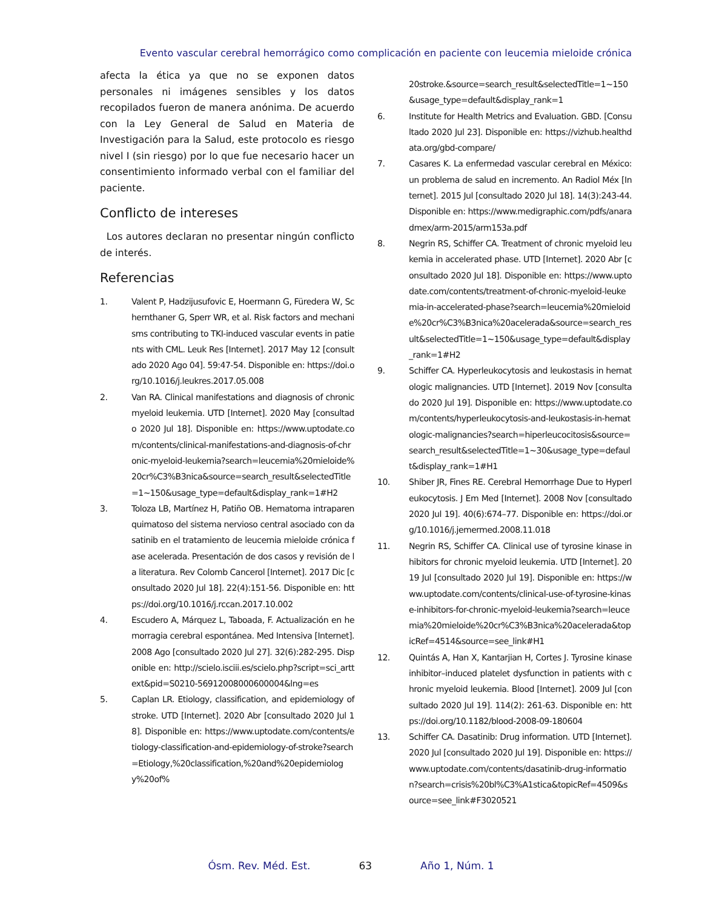Evento vascular cerebral hemorrágico como complicación en paciente con leucemia mieloide crónica
afecta la ética ya que no se exponen datos personales ni imágenes sensibles y los datos recopilados fueron de manera anónima. De acuerdo con la Ley General de Salud en Materia de Investigación para la Salud, este protocolo es riesgo nivel I (sin riesgo) por lo que fue necesario hacer un consentimiento informado verbal con el familiar del paciente.
Conflicto de intereses
Los autores declaran no presentar ningún conflicto de interés.
Referencias
1. Valent P, Hadzijusufovic E, Hoermann G, Füredera W, Schernthaner G, Sperr WR, et al. Risk factors and mechanisms contributing to TKI-induced vascular events in patients with CML. Leuk Res [Internet]. 2017 May 12 [consultado 2020 Ago 04]. 59:47-54. Disponible en: https://doi.org/10.1016/j.leukres.2017.05.008
2. Van RA. Clinical manifestations and diagnosis of chronic myeloid leukemia. UTD [Internet]. 2020 May [consultado 2020 Jul 18]. Disponible en: https://www.uptodate.com/contents/clinical-manifestations-and-diagnosis-of-chronic-myeloid-leukemia?search=leucemia%20mieloide%20cr%C3%B3nica&source=search_result&selectedTitle=1~150&usage_type=default&display_rank=1#H2
3. Toloza LB, Martínez H, Patiño OB. Hematoma intraparenquimatoso del sistema nervioso central asociado con dasatinib en el tratamiento de leucemia mieloide crónica fase acelerada. Presentación de dos casos y revisión de la literatura. Rev Colomb Cancerol [Internet]. 2017 Dic [consultado 2020 Jul 18]. 22(4):151-56. Disponible en: https://doi.org/10.1016/j.rccan.2017.10.002
4. Escudero A, Márquez L, Taboada, F. Actualización en hemorragia cerebral espontánea. Med Intensiva [Internet]. 2008 Ago [consultado 2020 Jul 27]. 32(6):282-295. Disponible en: http://scielo.isciii.es/scielo.php?script=sci_arttext&pid=S0210-56912008000600004&lng=es
5. Caplan LR. Etiology, classification, and epidemiology of stroke. UTD [Internet]. 2020 Abr [consultado 2020 Jul 18]. Disponible en: https://www.uptodate.com/contents/etiology-classification-and-epidemiology-of-stroke?search=Etiology,%20classification,%20and%20epidemiology%20of%
20stroke.&source=search_result&selectedTitle=1~150&usage_type=default&display_rank=1
6. Institute for Health Metrics and Evaluation. GBD. [Consultado 2020 Jul 23]. Disponible en: https://vizhub.healthdata.org/gbd-compare/
7. Casares K. La enfermedad vascular cerebral en México: un problema de salud en incremento. An Radiol Méx [Internet]. 2015 Jul [consultado 2020 Jul 18]. 14(3):243-44. Disponible en: https://www.medigraphic.com/pdfs/anaradmex/arm-2015/arm153a.pdf
8. Negrin RS, Schiffer CA. Treatment of chronic myeloid leukemia in accelerated phase. UTD [Internet]. 2020 Abr [consultado 2020 Jul 18]. Disponible en: https://www.uptodate.com/contents/treatment-of-chronic-myeloid-leukemia-in-accelerated-phase?search=leucemia%20mieloide%20cr%C3%B3nica%20acelerada&source=search_result&selectedTitle=1~150&usage_type=default&display_rank=1#H2
9. Schiffer CA. Hyperleukocytosis and leukostasis in hematologic malignancies. UTD [Internet]. 2019 Nov [consultado 2020 Jul 19]. Disponible en: https://www.uptodate.com/contents/hyperleukocytosis-and-leukostasis-in-hematologic-malignancies?search=hiperleucocitosis&source=search_result&selectedTitle=1~30&usage_type=default&display_rank=1#H1
10. Shiber JR, Fines RE. Cerebral Hemorrhage Due to Hyperleukocytosis. J Em Med [Internet]. 2008 Nov [consultado 2020 Jul 19]. 40(6):674–77. Disponible en: https://doi.org/10.1016/j.jemermed.2008.11.018
11. Negrin RS, Schiffer CA. Clinical use of tyrosine kinase inhibitors for chronic myeloid leukemia. UTD [Internet]. 2019 Jul [consultado 2020 Jul 19]. Disponible en: https://www.uptodate.com/contents/clinical-use-of-tyrosine-kinase-inhibitors-for-chronic-myeloid-leukemia?search=leucemia%20mieloide%20cr%C3%B3nica%20acelerada&topicRef=4514&source=see_link#H1
12. Quintás A, Han X, Kantarjian H, Cortes J. Tyrosine kinase inhibitor–induced platelet dysfunction in patients with chronic myeloid leukemia. Blood [Internet]. 2009 Jul [consultado 2020 Jul 19]. 114(2): 261-63. Disponible en: https://doi.org/10.1182/blood-2008-09-180604
13. Schiffer CA. Dasatinib: Drug information. UTD [Internet]. 2020 Jul [consultado 2020 Jul 19]. Disponible en: https://www.uptodate.com/contents/dasatinib-drug-information?search=crisis%20bl%C3%A1stica&topicRef=4509&source=see_link#F3020521
Ósm. Rev. Méd. Est. 63 Año 1, Núm. 1